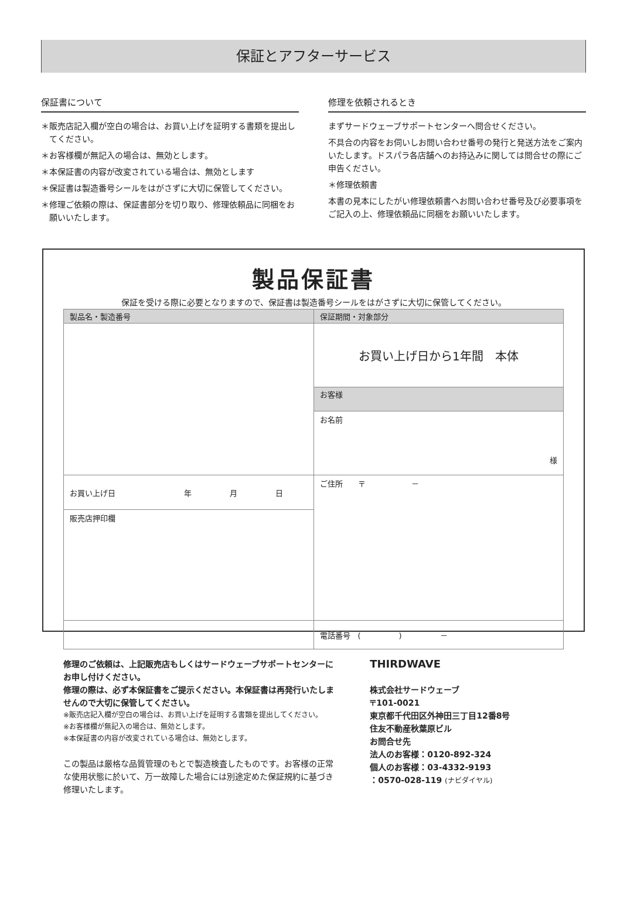保証とアフターサービス
保証書について
＊販売店記入欄が空白の場合は、お買い上げを証明する書類を提出してください。
＊お客様欄が無記入の場合は、無効とします。
＊本保証書の内容が改変されている場合は、無効とします
＊保証書は製造番号シールをはがさずに大切に保管してください。
＊修理ご依頼の際は、保証書部分を切り取り、修理依頼品に同梱をお願いいたします。
修理を依頼されるとき
まずサードウェーブサポートセンターへ問合せください。
不具合の内容をお伺いしお問い合わせ番号の発行と発送方法をご案内いたします。ドスパラ各店舗へのお持込みに関しては問合せの際にご申告ください。
＊修理依頼書
本書の見本にしたがい修理依頼書へお問い合わせ番号及び必要事項をご記入の上、修理依頼品に同梱をお願いいたします。
製品保証書
保証を受ける際に必要となりますので、保証書は製造番号シールをはがさずに大切に保管してください。
| 製品名・製造番号 | 保証期間・対象部分 | |
| | お買い上げ日から1年間 本体 | |
| | お客様 | |
| | お名前 様 | |
| お買い上げ日 年 月 日 | | ご住所 〒 － |
| 販売店押印欄 | | |
| | 電話番号 ( ) － | |
修理のご依頼は、上記販売店もしくはサードウェーブサポートセンターにお申し付けください。
修理の際は、必ず本保証書をご提示ください。本保証書は再発行いたしませんので大切に保管してください。
※販売店記入欄が空白の場合は、お買い上げを証明する書類を提出してください。
※お客様欄が無記入の場合は、無効とします。
※本保証書の内容が改変されている場合は、無効とします。
この製品は厳格な品質管理のもとで製造検査したものです。お客様の正常な使用状態に於いて、万一故障した場合には別途定めた保証規約に基づき修理いたします。
THIRDWAVE
株式会社サードウェーブ
〒101-0021
東京都千代田区外神田三丁目12番8号
住友不動産秋葉原ビル
お問合せ先
法人のお客様：0120-892-324
個人のお客様：03-4332-9193
：0570-028-119 (ナビダイヤル)